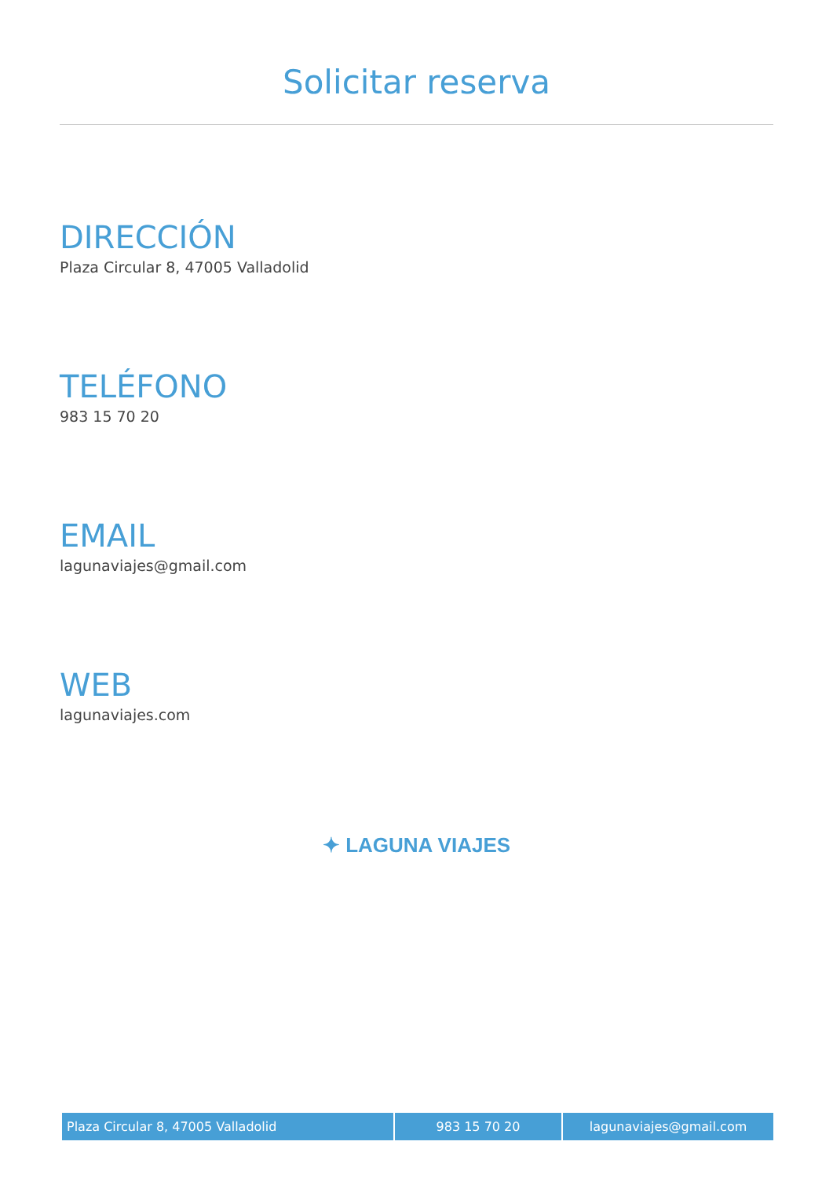Solicitar reserva
DIRECCIÓN
Plaza Circular 8, 47005 Valladolid
TELÉFONO
983 15 70 20
EMAIL
lagunaviajes@gmail.com
WEB
lagunaviajes.com
✦ LAGUNA VIAJES
| Plaza Circular 8, 47005 Valladolid | 983 15 70 20 | lagunaviajes@gmail.com |